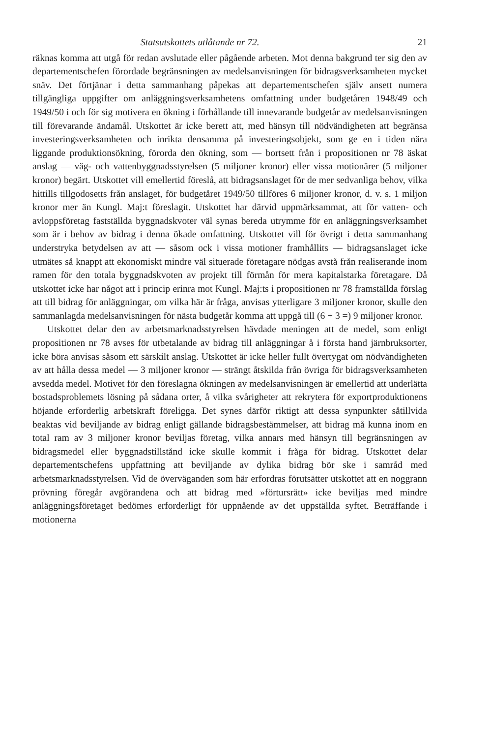Statsutskottets utlåtande nr 72. 21
räknas komma att utgå för redan avslutade eller pågående arbeten. Mot denna bakgrund ter sig den av departementschefen förordade begränsningen av medelsanvisningen för bidragsverksamheten mycket snäv. Det förtjänar i detta sammanhang påpekas att departementschefen själv ansett numera tillgängliga uppgifter om anläggningsverksamhetens omfattning under budgetåren 1948/49 och 1949/50 i och för sig motivera en ökning i förhållande till innevarande budgetår av medelsanvisningen till förevarande ändamål. Utskottet är icke berett att, med hänsyn till nödvändigheten att begränsa investeringsverksamheten och inrikta densamma på investeringsobjekt, som ge en i tiden nära liggande produktionsökning, förorda den ökning, som — bortsett från i propositionen nr 78 äskat anslag — väg- och vattenbyggnadsstyrelsen (5 miljoner kronor) eller vissa motionärer (5 miljoner kronor) begärt. Utskottet vill emellertid föreslå, att bidragsanslaget för de mer sedvanliga behov, vilka hittills tillgodosetts från anslaget, för budgetåret 1949/50 tillföres 6 miljoner kronor, d. v. s. 1 miljon kronor mer än Kungl. Maj:t föreslagit. Utskottet har därvid uppmärksammat, att för vatten- och avloppsföretag fastställda byggnadskvoter väl synas bereda utrymme för en anläggningsverksamhet som är i behov av bidrag i denna ökade omfattning. Utskottet vill för övrigt i detta sammanhang understryka betydelsen av att — såsom ock i vissa motioner framhållits — bidragsanslaget icke utmätes så knappt att ekonomiskt mindre väl situerade företagare nödgas avstå från realiserande inom ramen för den totala byggnadskvoten av projekt till förmån för mera kapitalstarka företagare. Då utskottet icke har något att i princip erinra mot Kungl. Maj:ts i propositionen nr 78 framställda förslag att till bidrag för anläggningar, om vilka här är fråga, anvisas ytterligare 3 miljoner kronor, skulle den sammanlagda medelsanvisningen för nästa budgetår komma att uppgå till (6 + 3 =) 9 miljoner kronor.
Utskottet delar den av arbetsmarknadsstyrelsen hävdade meningen att de medel, som enligt propositionen nr 78 avses för utbetalande av bidrag till anläggningar å i första hand järnbruksorter, icke böra anvisas såsom ett särskilt anslag. Utskottet är icke heller fullt övertygat om nödvändigheten av att hålla dessa medel — 3 miljoner kronor — strängt åtskilda från övriga för bidragsverksamheten avsedda medel. Motivet för den föreslagna ökningen av medelsanvisningen är emellertid att underlätta bostadsproblemets lösning på sådana orter, å vilka svårigheter att rekrytera för exportproduktionens höjande erforderlig arbetskraft föreligga. Det synes därför riktigt att dessa synpunkter såtillvida beaktas vid beviljande av bidrag enligt gällande bidragsbestämmelser, att bidrag må kunna inom en total ram av 3 miljoner kronor beviljas företag, vilka annars med hänsyn till begränsningen av bidragsmedel eller byggnadstillstånd icke skulle kommit i fråga för bidrag. Utskottet delar departementschefens uppfattning att beviljande av dylika bidrag bör ske i samråd med arbetsmarknadsstyrelsen. Vid de överväganden som här erfordras förutsätter utskottet att en noggrann prövning föregår avgörandena och att bidrag med »förtursrätt» icke beviljas med mindre anläggningsföretaget bedömes erforderligt för uppnående av det uppställda syftet. Beträffande i motionerna